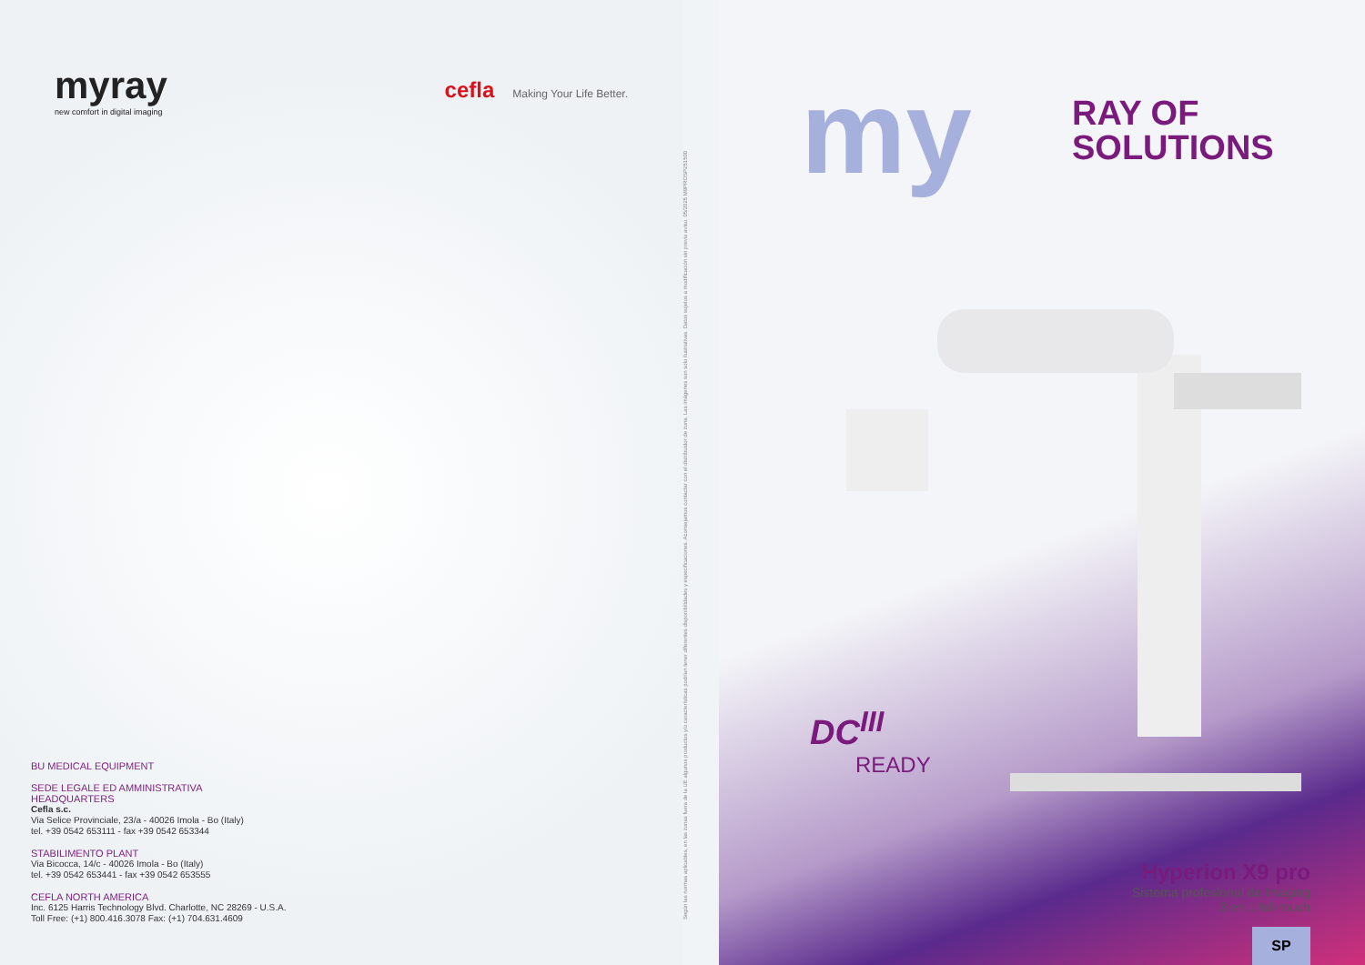myray
new comfort in digital imaging
cefla Making Your Life Better.
BU MEDICAL EQUIPMENT
SEDE LEGALE ED AMMINISTRATIVA
HEADQUARTERS
Cefla s.c.
Via Selice Provinciale, 23/a - 40026 Imola - Bo (Italy)
tel. +39 0542 653111 - fax +39 0542 653344
STABILIMENTO PLANT
Via Bicocca, 14/c - 40026 Imola - Bo (Italy)
tel. +39 0542 653441 - fax +39 0542 653555
CEFLA NORTH AMERICA
Inc. 6125 Harris Technology Blvd. Charlotte, NC 28269 - U.S.A.
Toll Free: (+1) 800.416.3078 Fax: (+1) 704.631.4609
Según las normas aplicables, en las zonas fuera de la UE algunos productos y/o características podrían tener diferentes disponibilidades y especificaciones. Aconsejamos contactar con el distribuidor de zona. Las imágenes son solo ilustrativas. Datos sujetos a modificación sin previo aviso. 05/2025 M9PROSP251500
my
RAY OF
SOLUTIONS
DC<sup>III</sup>
READY
Hyperion X9 pro
Sistema profesional de Imaging
3 en 1 full-touch
SP